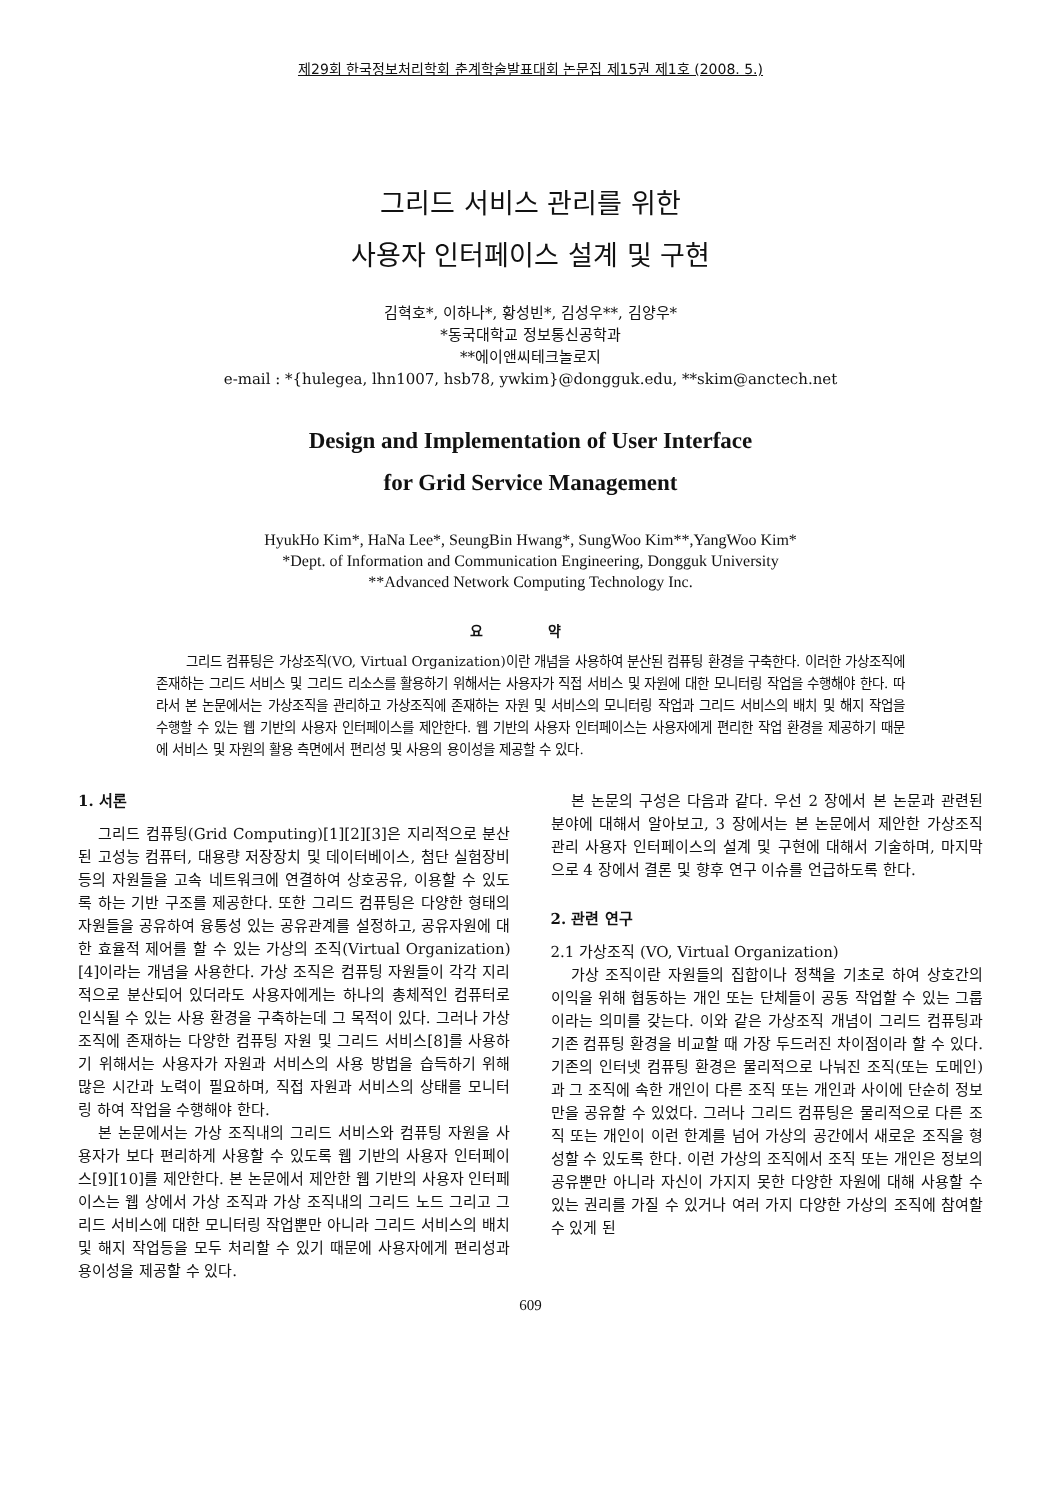제29회 한국정보처리학회 춘계학술발표대회 논문집 제15권 제1호 (2008. 5.)
그리드 서비스 관리를 위한
사용자 인터페이스 설계 및 구현
김혁호*, 이하나*, 황성빈*, 김성우**, 김양우*
*동국대학교 정보통신공학과
**에이앤씨테크놀로지
e-mail : *{hulegea, lhn1007, hsb78, ywkim}@dongguk.edu, **skim@anctech.net
Design and Implementation of User Interface
for Grid Service Management
HyukHo Kim*, HaNa Lee*, SeungBin Hwang*, SungWoo Kim**,YangWoo Kim*
*Dept. of Information and Communication Engineering, Dongguk University
**Advanced Network Computing Technology Inc.
요 약
그리드 컴퓨팅은 가상조직(VO, Virtual Organization)이란 개념을 사용하여 분산된 컴퓨팅 환경을 구축한다. 이러한 가상조직에 존재하는 그리드 서비스 및 그리드 리소스를 활용하기 위해서는 사용자가 직접 서비스 및 자원에 대한 모니터링 작업을 수행해야 한다. 따라서 본 논문에서는 가상조직을 관리하고 가상조직에 존재하는 자원 및 서비스의 모니터링 작업과 그리드 서비스의 배치 및 해지 작업을 수행할 수 있는 웹 기반의 사용자 인터페이스를 제안한다. 웹 기반의 사용자 인터페이스는 사용자에게 편리한 작업 환경을 제공하기 때문에 서비스 및 자원의 활용 측면에서 편리성 및 사용의 용이성을 제공할 수 있다.
1. 서론
그리드 컴퓨팅(Grid Computing)[1][2][3]은 지리적으로 분산된 고성능 컴퓨터, 대용량 저장장치 및 데이터베이스, 첨단 실험장비등의 자원들을 고속 네트워크에 연결하여 상호공유, 이용할 수 있도록 하는 기반 구조를 제공한다. 또한 그리드 컴퓨팅은 다양한 형태의 자원들을 공유하여 융통성 있는 공유관계를 설정하고, 공유자원에 대한 효율적 제어를 할 수 있는 가상의 조직(Virtual Organization)[4]이라는 개념을 사용한다. 가상 조직은 컴퓨팅 자원들이 각각 지리적으로 분산되어 있더라도 사용자에게는 하나의 총체적인 컴퓨터로 인식될 수 있는 사용 환경을 구축하는데 그 목적이 있다. 그러나 가상 조직에 존재하는 다양한 컴퓨팅 자원 및 그리드 서비스[8]를 사용하기 위해서는 사용자가 자원과 서비스의 사용 방법을 습득하기 위해 많은 시간과 노력이 필요하며, 직접 자원과 서비스의 상태를 모니터링 하여 작업을 수행해야 한다.
본 논문에서는 가상 조직내의 그리드 서비스와 컴퓨팅 자원을 사용자가 보다 편리하게 사용할 수 있도록 웹 기반의 사용자 인터페이스[9][10]를 제안한다. 본 논문에서 제안한 웹 기반의 사용자 인터페이스는 웹 상에서 가상 조직과 가상 조직내의 그리드 노드 그리고 그리드 서비스에 대한 모니터링 작업뿐만 아니라 그리드 서비스의 배치 및 해지 작업등을 모두 처리할 수 있기 때문에 사용자에게 편리성과 용이성을 제공할 수 있다.
본 논문의 구성은 다음과 같다. 우선 2 장에서 본 논문과 관련된 분야에 대해서 알아보고, 3 장에서는 본 논문에서 제안한 가상조직 관리 사용자 인터페이스의 설계 및 구현에 대해서 기술하며, 마지막으로 4 장에서 결론 및 향후 연구 이슈를 언급하도록 한다.
2. 관련 연구
2.1 가상조직 (VO, Virtual Organization)
가상 조직이란 자원들의 집합이나 정책을 기초로 하여 상호간의 이익을 위해 협동하는 개인 또는 단체들이 공동 작업할 수 있는 그룹이라는 의미를 갖는다. 이와 같은 가상조직 개념이 그리드 컴퓨팅과 기존 컴퓨팅 환경을 비교할 때 가장 두드러진 차이점이라 할 수 있다. 기존의 인터넷 컴퓨팅 환경은 물리적으로 나눠진 조직(또는 도메인)과 그 조직에 속한 개인이 다른 조직 또는 개인과 사이에 단순히 정보만을 공유할 수 있었다. 그러나 그리드 컴퓨팅은 물리적으로 다른 조직 또는 개인이 이런 한계를 넘어 가상의 공간에서 새로운 조직을 형성할 수 있도록 한다. 이런 가상의 조직에서 조직 또는 개인은 정보의 공유뿐만 아니라 자신이 가지지 못한 다양한 자원에 대해 사용할 수 있는 권리를 가질 수 있거나 여러 가지 다양한 가상의 조직에 참여할 수 있게 된
609